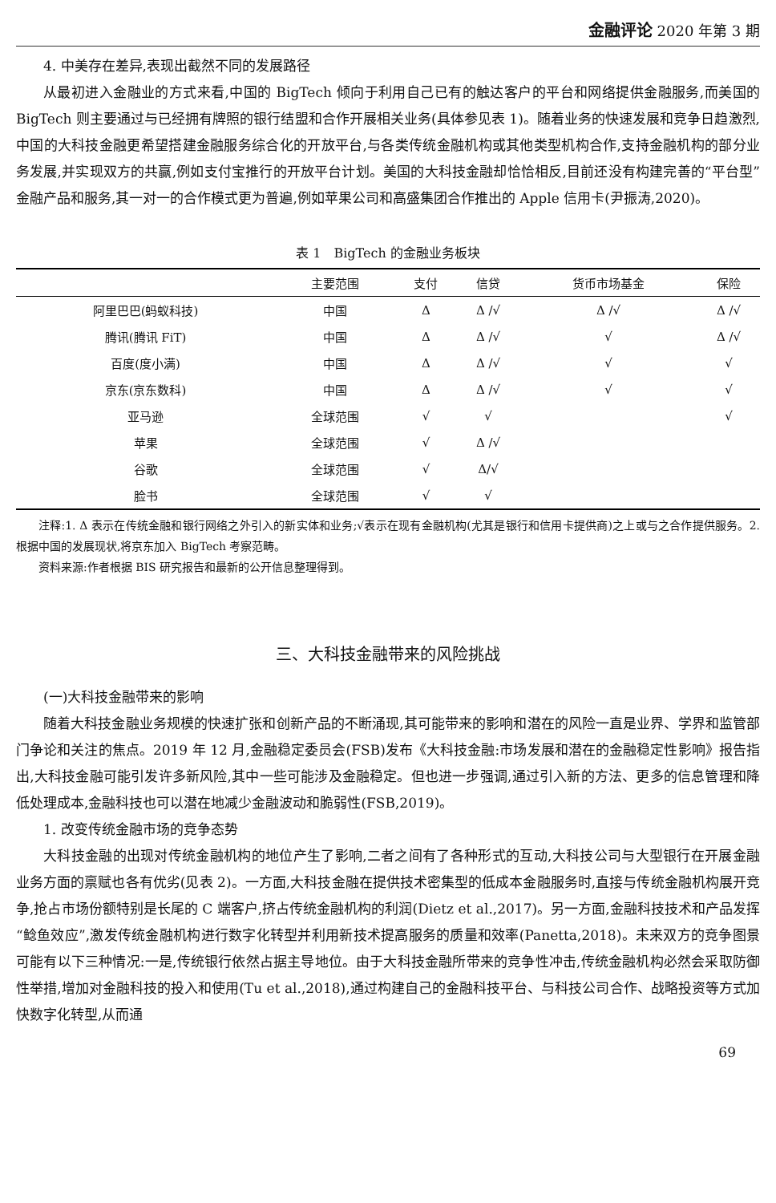金融评论 2020 年第 3 期
4. 中美存在差异,表现出截然不同的发展路径
从最初进入金融业的方式来看,中国的 BigTech 倾向于利用自己已有的触达客户的平台和网络提供金融服务,而美国的 BigTech 则主要通过与已经拥有牌照的银行结盟和合作开展相关业务(具体参见表 1)。随着业务的快速发展和竞争日趋激烈,中国的大科技金融更希望搭建金融服务综合化的开放平台,与各类传统金融机构或其他类型机构合作,支持金融机构的部分业务发展,并实现双方的共赢,例如支付宝推行的开放平台计划。美国的大科技金融却恰恰相反,目前还没有构建完善的“平台型”金融产品和服务,其一对一的合作模式更为普遍,例如苹果公司和高盛集团合作推出的 Apple 信用卡(尹振涛,2020)。
表 1　BigTech 的金融业务板块
| | 主要范围 | 支付 | 信贷 | 货币市场基金 | 保险 |
| --- | --- | --- | --- | --- | --- |
| 阿里巴巴(蚂蚁科技) | 中国 | Δ | Δ /√ | Δ /√ | Δ /√ |
| 腾讯(腾讯 FiT) | 中国 | Δ | Δ /√ | √ | Δ /√ |
| 百度(度小满) | 中国 | Δ | Δ /√ | √ | √ |
| 京东(京东数科) | 中国 | Δ | Δ /√ | √ | √ |
| 亚马逊 | 全球范围 | √ | √ | | √ |
| 苹果 | 全球范围 | √ | Δ /√ | | |
| 谷歌 | 全球范围 | √ | Δ/√ | | |
| 脸书 | 全球范围 | √ | √ | | |
注释:1. Δ 表示在传统金融和银行网络之外引入的新实体和业务;√表示在现有金融机构(尤其是银行和信用卡提供商)之上或与之合作提供服务。2. 根据中国的发展现状,将京东加入 BigTech 考察范畴。
资料来源:作者根据 BIS 研究报告和最新的公开信息整理得到。
三、大科技金融带来的风险挑战
(一)大科技金融带来的影响
随着大科技金融业务规模的快速扩张和创新产品的不断涌现,其可能带来的影响和潜在的风险一直是业界、学界和监管部门争论和关注的焦点。2019 年 12 月,金融稳定委员会(FSB)发布《大科技金融:市场发展和潜在的金融稳定性影响》报告指出,大科技金融可能引发许多新风险,其中一些可能涉及金融稳定。但也进一步强调,通过引入新的方法、更多的信息管理和降低处理成本,金融科技也可以潜在地减少金融波动和脆弱性(FSB,2019)。
1. 改变传统金融市场的竞争态势
大科技金融的出现对传统金融机构的地位产生了影响,二者之间有了各种形式的互动,大科技公司与大型银行在开展金融业务方面的禀赋也各有优劣(见表 2)。一方面,大科技金融在提供技术密集型的低成本金融服务时,直接与传统金融机构展开竞争,抢占市场份额特别是长尾的 C 端客户,挤占传统金融机构的利润(Dietz et al.,2017)。另一方面,金融科技技术和产品发挥“鲶鱼效应”,激发传统金融机构进行数字化转型并利用新技术提高服务的质量和效率(Panetta,2018)。未来双方的竞争图景可能有以下三种情况:一是,传统银行依然占据主导地位。由于大科技金融所带来的竞争性冲击,传统金融机构必然会采取防御性举措,增加对金融科技的投入和使用(Tu et al.,2018),通过构建自己的金融科技平台、与科技公司合作、战略投资等方式加快数字化转型,从而通
69